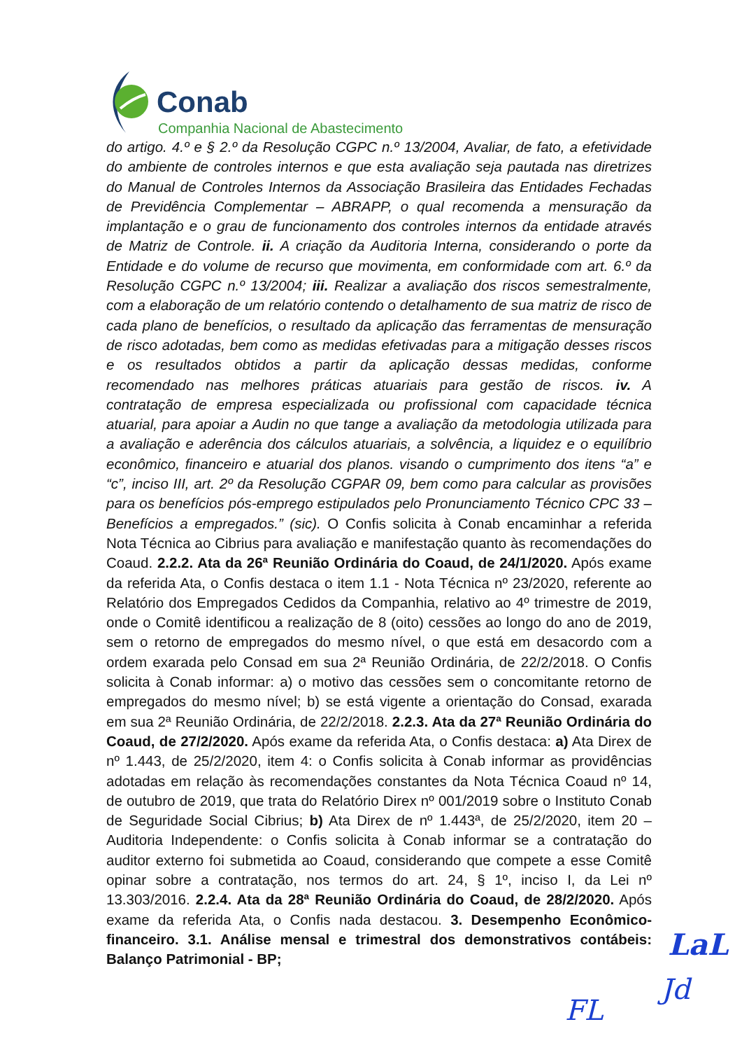Conab
Companhia Nacional de Abastecimento
do artigo. 4.º e § 2.º da Resolução CGPC n.º 13/2004, Avaliar, de fato, a efetividade do ambiente de controles internos e que esta avaliação seja pautada nas diretrizes do Manual de Controles Internos da Associação Brasileira das Entidades Fechadas de Previdência Complementar – ABRAPP, o qual recomenda a mensuração da implantação e o grau de funcionamento dos controles internos da entidade através de Matriz de Controle. ii. A criação da Auditoria Interna, considerando o porte da Entidade e do volume de recurso que movimenta, em conformidade com art. 6.º da Resolução CGPC n.º 13/2004; iii. Realizar a avaliação dos riscos semestralmente, com a elaboração de um relatório contendo o detalhamento de sua matriz de risco de cada plano de benefícios, o resultado da aplicação das ferramentas de mensuração de risco adotadas, bem como as medidas efetivadas para a mitigação desses riscos e os resultados obtidos a partir da aplicação dessas medidas, conforme recomendado nas melhores práticas atuariais para gestão de riscos. iv. A contratação de empresa especializada ou profissional com capacidade técnica atuarial, para apoiar a Audin no que tange a avaliação da metodologia utilizada para a avaliação e aderência dos cálculos atuariais, a solvência, a liquidez e o equilíbrio econômico, financeiro e atuarial dos planos. visando o cumprimento dos itens “a” e “c”, inciso III, art. 2º da Resolução CGPAR 09, bem como para calcular as provisões para os benefícios pós-emprego estipulados pelo Pronunciamento Técnico CPC 33 – Benefícios a empregados.” (sic). O Confis solicita à Conab encaminhar a referida Nota Técnica ao Cibrius para avaliação e manifestação quanto às recomendações do Coaud. 2.2.2. Ata da 26ª Reunião Ordinária do Coaud, de 24/1/2020. Após exame da referida Ata, o Confis destaca o item 1.1 - Nota Técnica nº 23/2020, referente ao Relatório dos Empregados Cedidos da Companhia, relativo ao 4º trimestre de 2019, onde o Comitê identificou a realização de 8 (oito) cessões ao longo do ano de 2019, sem o retorno de empregados do mesmo nível, o que está em desacordo com a ordem exarada pelo Consad em sua 2ª Reunião Ordinária, de 22/2/2018. O Confis solicita à Conab informar: a) o motivo das cessões sem o concomitante retorno de empregados do mesmo nível; b) se está vigente a orientação do Consad, exarada em sua 2ª Reunião Ordinária, de 22/2/2018. 2.2.3. Ata da 27ª Reunião Ordinária do Coaud, de 27/2/2020. Após exame da referida Ata, o Confis destaca: a) Ata Direx de nº 1.443, de 25/2/2020, item 4: o Confis solicita à Conab informar as providências adotadas em relação às recomendações constantes da Nota Técnica Coaud nº 14, de outubro de 2019, que trata do Relatório Direx nº 001/2019 sobre o Instituto Conab de Seguridade Social Cibrius; b) Ata Direx de nº 1.443ª, de 25/2/2020, item 20 – Auditoria Independente: o Confis solicita à Conab informar se a contratação do auditor externo foi submetida ao Coaud, considerando que compete a esse Comitê opinar sobre a contratação, nos termos do art. 24, § 1º, inciso I, da Lei nº 13.303/2016. 2.2.4. Ata da 28ª Reunião Ordinária do Coaud, de 28/2/2020. Após exame da referida Ata, o Confis nada destacou. 3. Desempenho Econômico-financeiro. 3.1. Análise mensal e trimestral dos demonstrativos contábeis: Balanço Patrimonial - BP;
LaL
Jd
FL